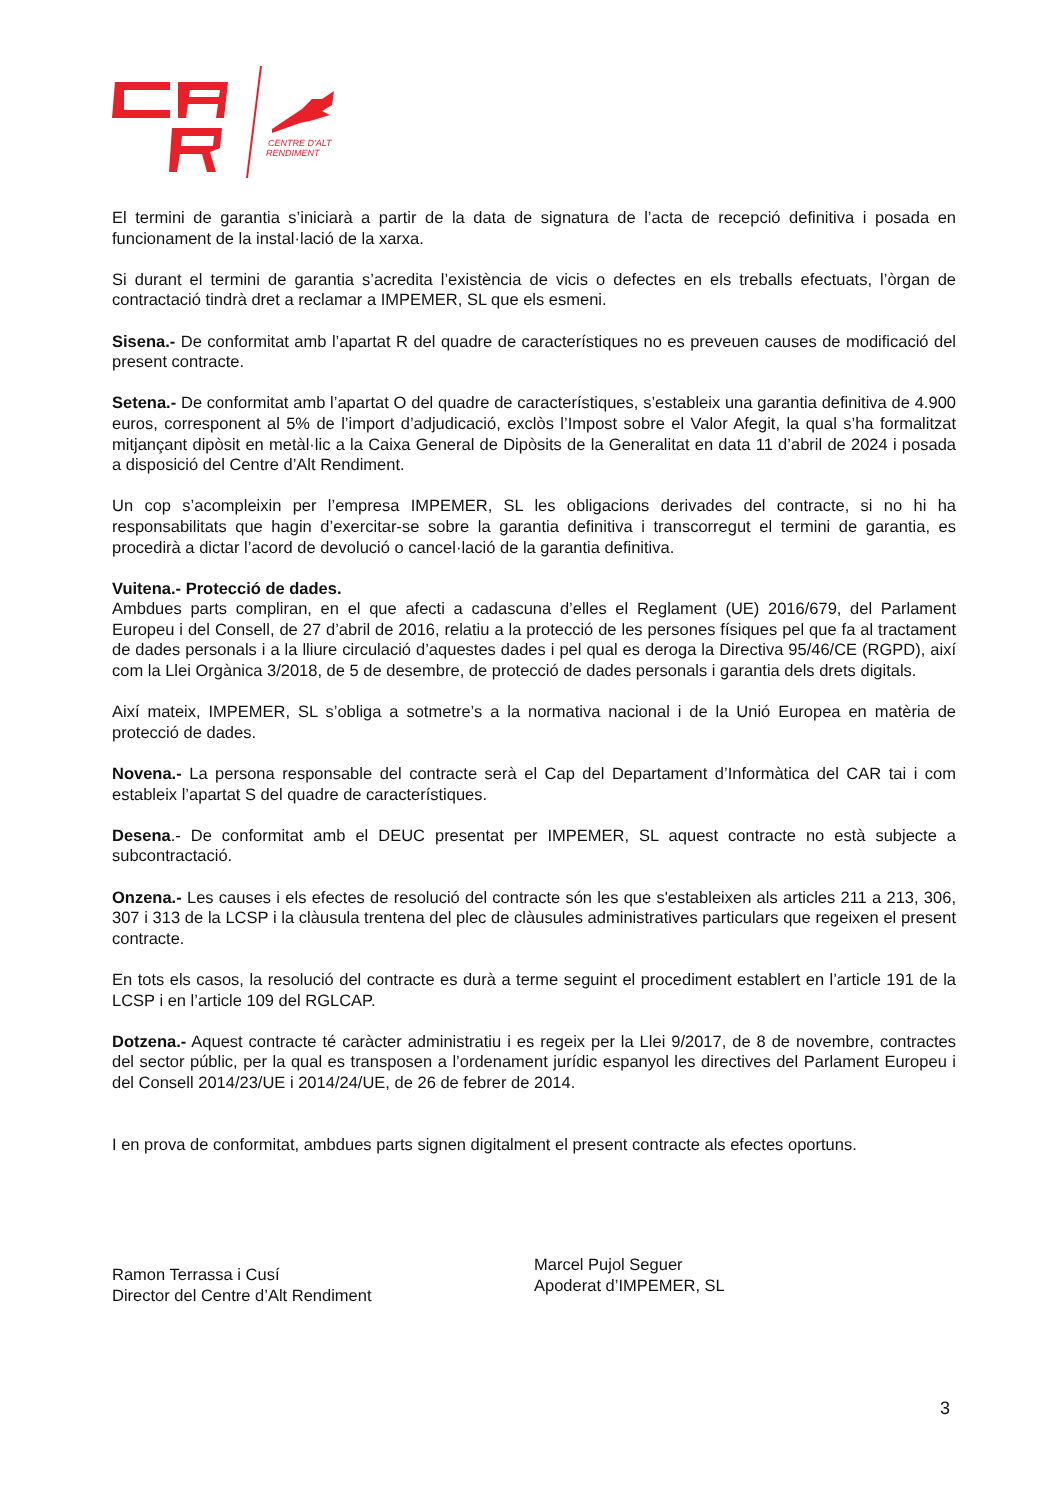CENTRE D'ALT
RENDIMENT
El termini de garantia s’iniciarà a partir de la data de signatura de l’acta de recepció definitiva i posada en funcionament de la instal·lació de la xarxa.
Si durant el termini de garantia s’acredita l’existència de vicis o defectes en els treballs efectuats, l’òrgan de contractació tindrà dret a reclamar a IMPEMER, SL que els esmeni.
Sisena.- De conformitat amb l’apartat R del quadre de característiques no es preveuen causes de modificació del present contracte.
Setena.- De conformitat amb l’apartat O del quadre de característiques, s’estableix una garantia definitiva de 4.900 euros, corresponent al 5% de l’import d’adjudicació, exclòs l’Impost sobre el Valor Afegit, la qual s’ha formalitzat mitjançant dipòsit en metàl·lic a la Caixa General de Dipòsits de la Generalitat en data 11 d’abril de 2024 i posada a disposició del Centre d’Alt Rendiment.
Un cop s’acompleixin per l’empresa IMPEMER, SL les obligacions derivades del contracte, si no hi ha responsabilitats que hagin d’exercitar-se sobre la garantia definitiva i transcorregut el termini de garantia, es procedirà a dictar l’acord de devolució o cancel·lació de la garantia definitiva.
Vuitena.- Protecció de dades.
Ambdues parts compliran, en el que afecti a cadascuna d’elles el Reglament (UE) 2016/679, del Parlament Europeu i del Consell, de 27 d’abril de 2016, relatiu a la protecció de les persones físiques pel que fa al tractament de dades personals i a la lliure circulació d’aquestes dades i pel qual es deroga la Directiva 95/46/CE (RGPD), així com la Llei Orgànica 3/2018, de 5 de desembre, de protecció de dades personals i garantia dels drets digitals.
Així mateix, IMPEMER, SL s’obliga a sotmetre’s a la normativa nacional i de la Unió Europea en matèria de protecció de dades.
Novena.- La persona responsable del contracte serà el Cap del Departament d’Informàtica del CAR tai i com estableix l’apartat S del quadre de característiques.
Desena.- De conformitat amb el DEUC presentat per IMPEMER, SL aquest contracte no està subjecte a subcontractació.
Onzena.- Les causes i els efectes de resolució del contracte són les que s'estableixen als articles 211 a 213, 306, 307 i 313 de la LCSP i la clàusula trentena del plec de clàusules administratives particulars que regeixen el present contracte.
En tots els casos, la resolució del contracte es durà a terme seguint el procediment establert en l’article 191 de la LCSP i en l’article 109 del RGLCAP.
Dotzena.- Aquest contracte té caràcter administratiu i es regeix per la Llei 9/2017, de 8 de novembre, contractes del sector públic, per la qual es transposen a l’ordenament jurídic espanyol les directives del Parlament Europeu i del Consell 2014/23/UE i 2014/24/UE, de 26 de febrer de 2014.
I en prova de conformitat, ambdues parts signen digitalment el present contracte als efectes oportuns.
Ramon Terrassa i Cusí
Director del Centre d’Alt Rendiment
Marcel Pujol Seguer
Apoderat d’IMPEMER, SL
3